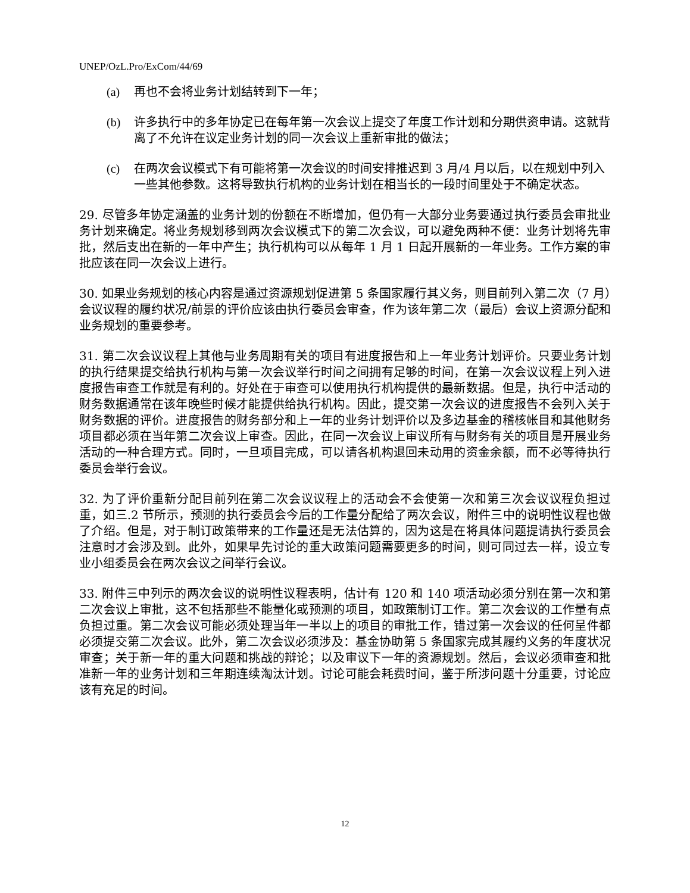UNEP/OzL.Pro/ExCom/44/69
(a) 再也不会将业务计划结转到下一年；
(b) 许多执行中的多年协定已在每年第一次会议上提交了年度工作计划和分期供资申请。这就背离了不允许在议定业务计划的同一次会议上重新审批的做法；
(c) 在两次会议模式下有可能将第一次会议的时间安排推迟到 3 月/4 月以后，以在规划中列入一些其他参数。这将导致执行机构的业务计划在相当长的一段时间里处于不确定状态。
29. 尽管多年协定涵盖的业务计划的份额在不断增加，但仍有一大部分业务要通过执行委员会审批业务计划来确定。将业务规划移到两次会议模式下的第二次会议，可以避免两种不便：业务计划将先审批，然后支出在新的一年中产生；执行机构可以从每年 1 月 1 日起开展新的一年业务。工作方案的审批应该在同一次会议上进行。
30. 如果业务规划的核心内容是通过资源规划促进第 5 条国家履行其义务，则目前列入第二次（7 月）会议议程的履约状况/前景的评价应该由执行委员会审查，作为该年第二次（最后）会议上资源分配和业务规划的重要参考。
31. 第二次会议议程上其他与业务周期有关的项目有进度报告和上一年业务计划评价。只要业务计划的执行结果提交给执行机构与第一次会议举行时间之间拥有足够的时间，在第一次会议议程上列入进度报告审查工作就是有利的。好处在于审查可以使用执行机构提供的最新数据。但是，执行中活动的财务数据通常在该年晚些时候才能提供给执行机构。因此，提交第一次会议的进度报告不会列入关于财务数据的评价。进度报告的财务部分和上一年的业务计划评价以及多边基金的稽核帐目和其他财务项目都必须在当年第二次会议上审查。因此，在同一次会议上审议所有与财务有关的项目是开展业务活动的一种合理方式。同时，一旦项目完成，可以请各机构退回未动用的资金余额，而不必等待执行委员会举行会议。
32. 为了评价重新分配目前列在第二次会议议程上的活动会不会使第一次和第三次会议议程负担过重，如三.2 节所示，预测的执行委员会今后的工作量分配给了两次会议，附件三中的说明性议程也做了介绍。但是，对于制订政策带来的工作量还是无法估算的，因为这是在将具体问题提请执行委员会注意时才会涉及到。此外，如果早先讨论的重大政策问题需要更多的时间，则可同过去一样，设立专业小组委员会在两次会议之间举行会议。
33. 附件三中列示的两次会议的说明性议程表明，估计有 120 和 140 项活动必须分别在第一次和第二次会议上审批，这不包括那些不能量化或预测的项目，如政策制订工作。第二次会议的工作量有点负担过重。第二次会议可能必须处理当年一半以上的项目的审批工作，错过第一次会议的任何呈件都必须提交第二次会议。此外，第二次会议必须涉及：基金协助第 5 条国家完成其履约义务的年度状况审查；关于新一年的重大问题和挑战的辩论；以及审议下一年的资源规划。然后，会议必须审查和批准新一年的业务计划和三年期连续淘汰计划。讨论可能会耗费时间，鉴于所涉问题十分重要，讨论应该有充足的时间。
12